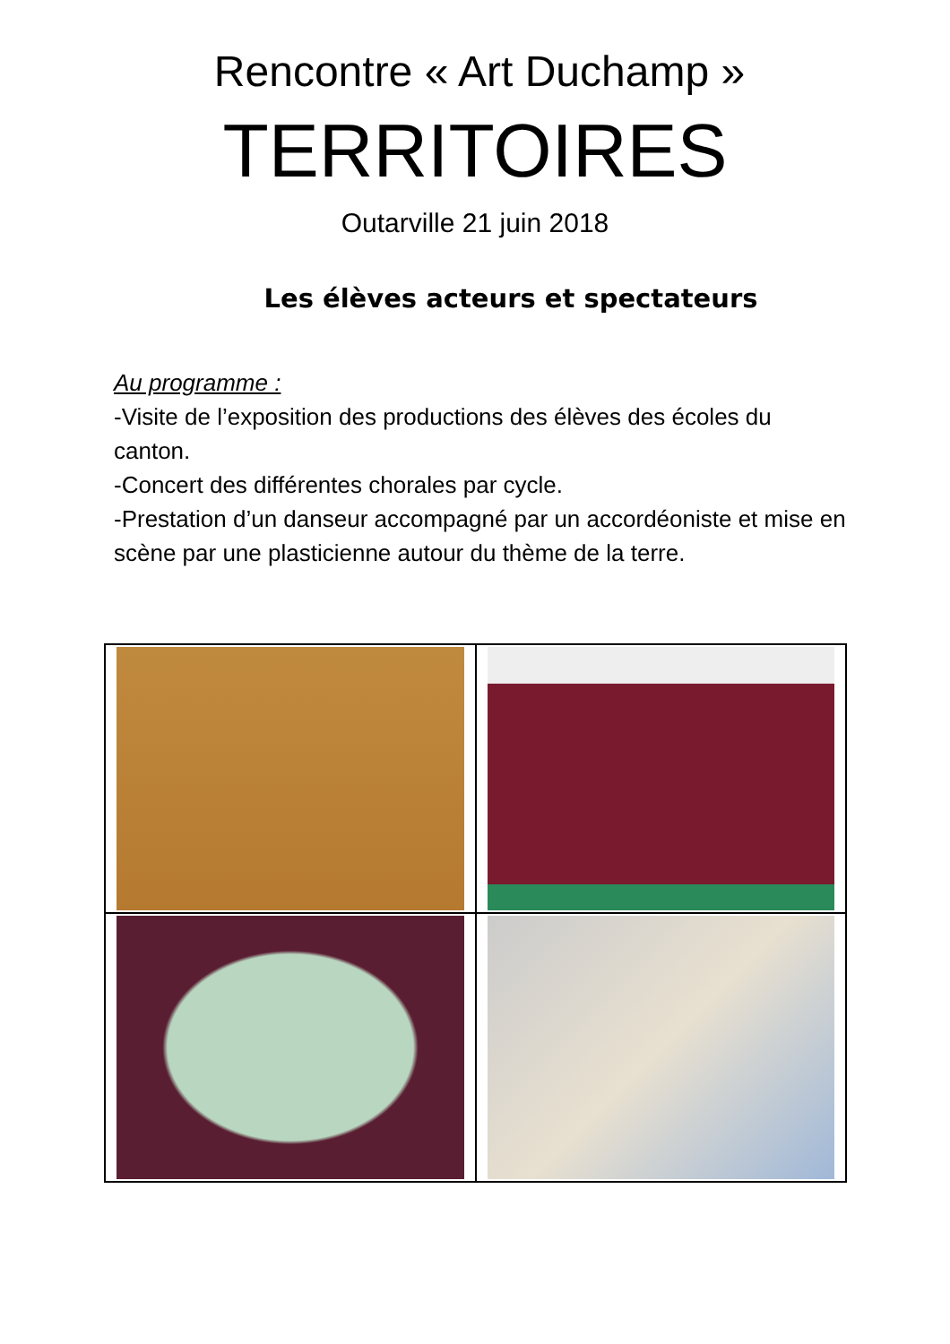Rencontre « Art Duchamp »
TERRITOIRES
Outarville 21 juin 2018
Les élèves acteurs et spectateurs
Au programme :
-Visite de l’exposition des productions des élèves des écoles du canton.
-Concert des différentes chorales par cycle.
-Prestation d’un danseur accompagné par un accordéoniste et mise en scène par une plasticienne autour du thème de la terre.